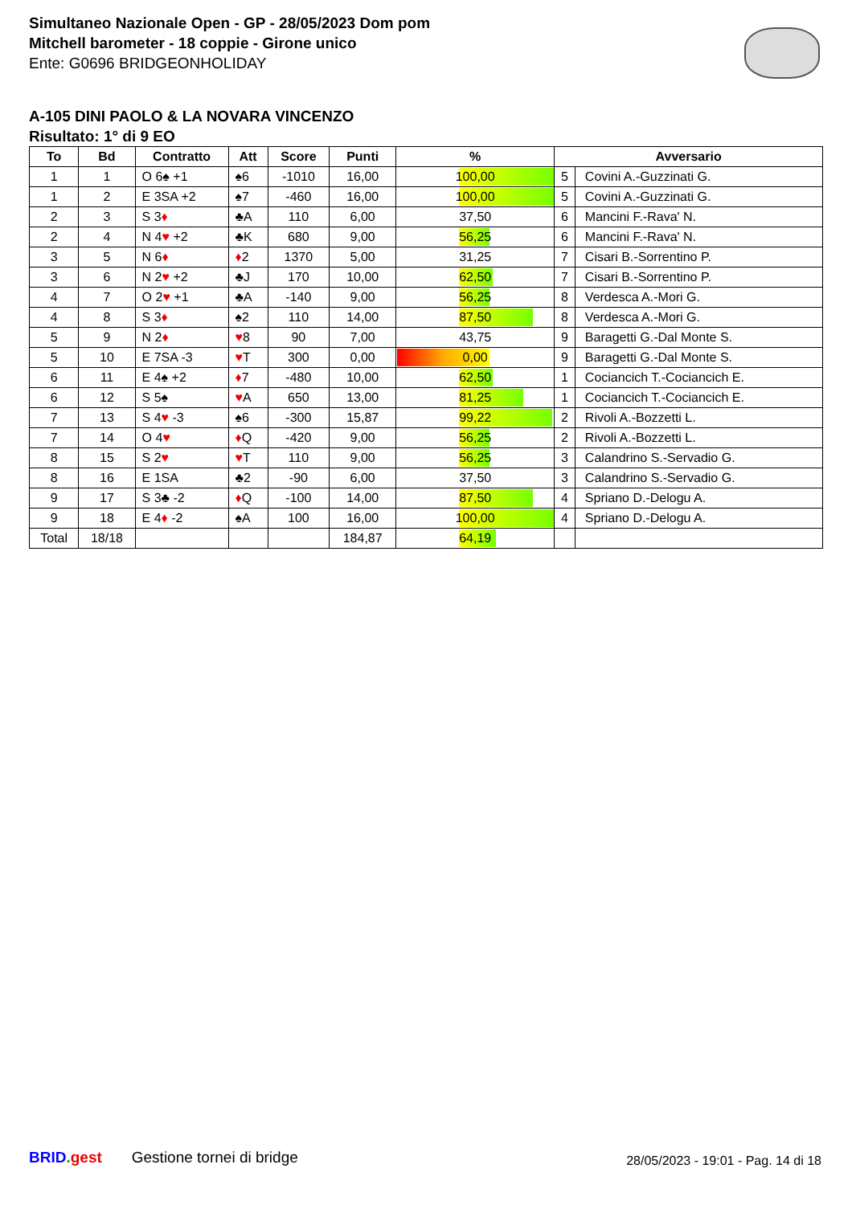Simultaneo Nazionale Open - GP - 28/05/2023 Dom pom
Mitchell barometer - 18 coppie - Girone unico
Ente: G0696 BRIDGEONHOLIDAY
A-105 DINI PAOLO & LA NOVARA VINCENZO
Risultato: 1° di 9 EO
| To | Bd | Contratto | Att | Score | Punti | % | Avversario | |
| --- | --- | --- | --- | --- | --- | --- | --- | --- |
| 1 | 1 | O 6♠ +1 | ♠6 | -1010 | 16,00 | 100,00 | 5 | Covini A.-Guzzinati G. |
| 1 | 2 | E 3SA +2 | ♠7 | -460 | 16,00 | 100,00 | 5 | Covini A.-Guzzinati G. |
| 2 | 3 | S 3 ♦ | ♣A | 110 | 6,00 | 37,50 | 6 | Mancini F.-Rava' N. |
| 2 | 4 | N 4 ♥ +2 | ♣K | 680 | 9,00 | 56,25 | 6 | Mancini F.-Rava' N. |
| 3 | 5 | N 6 ♦ | ♦ 2 | 1370 | 5,00 | 31,25 | 7 | Cisari B.-Sorrentino P. |
| 3 | 6 | N 2 ♥ +2 | ♣J | 170 | 10,00 | 62,50 | 7 | Cisari B.-Sorrentino P. |
| 4 | 7 | O 2 ♥ +1 | ♣A | -140 | 9,00 | 56,25 | 8 | Verdesca A.-Mori G. |
| 4 | 8 | S 3 ♦ | ♠2 | 110 | 14,00 | 87,50 | 8 | Verdesca A.-Mori G. |
| 5 | 9 | N 2 ♦ | ♥ 8 | 90 | 7,00 | 43,75 | 9 | Baragetti G.-Dal Monte S. |
| 5 | 10 | E 7SA -3 | ♥ T | 300 | 0,00 | 0,00 | 9 | Baragetti G.-Dal Monte S. |
| 6 | 11 | E 4♠ +2 | ♦ 7 | -480 | 10,00 | 62,50 | 1 | Cociancich T.-Cociancich E. |
| 6 | 12 | S 5♠ | ♥ A | 650 | 13,00 | 81,25 | 1 | Cociancich T.-Cociancich E. |
| 7 | 13 | S 4 ♥ -3 | ♠6 | -300 | 15,87 | 99,22 | 2 | Rivoli A.-Bozzetti L. |
| 7 | 14 | O 4 ♥ | ♦ Q | -420 | 9,00 | 56,25 | 2 | Rivoli A.-Bozzetti L. |
| 8 | 15 | S 2 ♥ | ♥ T | 110 | 9,00 | 56,25 | 3 | Calandrino S.-Servadio G. |
| 8 | 16 | E 1SA | ♣2 | -90 | 6,00 | 37,50 | 3 | Calandrino S.-Servadio G. |
| 9 | 17 | S 3♣ -2 | ♦ Q | -100 | 14,00 | 87,50 | 4 | Spriano D.-Delogu A. |
| 9 | 18 | E 4 ♦ -2 | ♠A | 100 | 16,00 | 100,00 | 4 | Spriano D.-Delogu A. |
| Total | 18/18 | | | | 184,87 | 64,19 | | |
BRID. gest Gestione tornei di bridge
28/05/2023 - 19:01 - Pag. 14 di 18